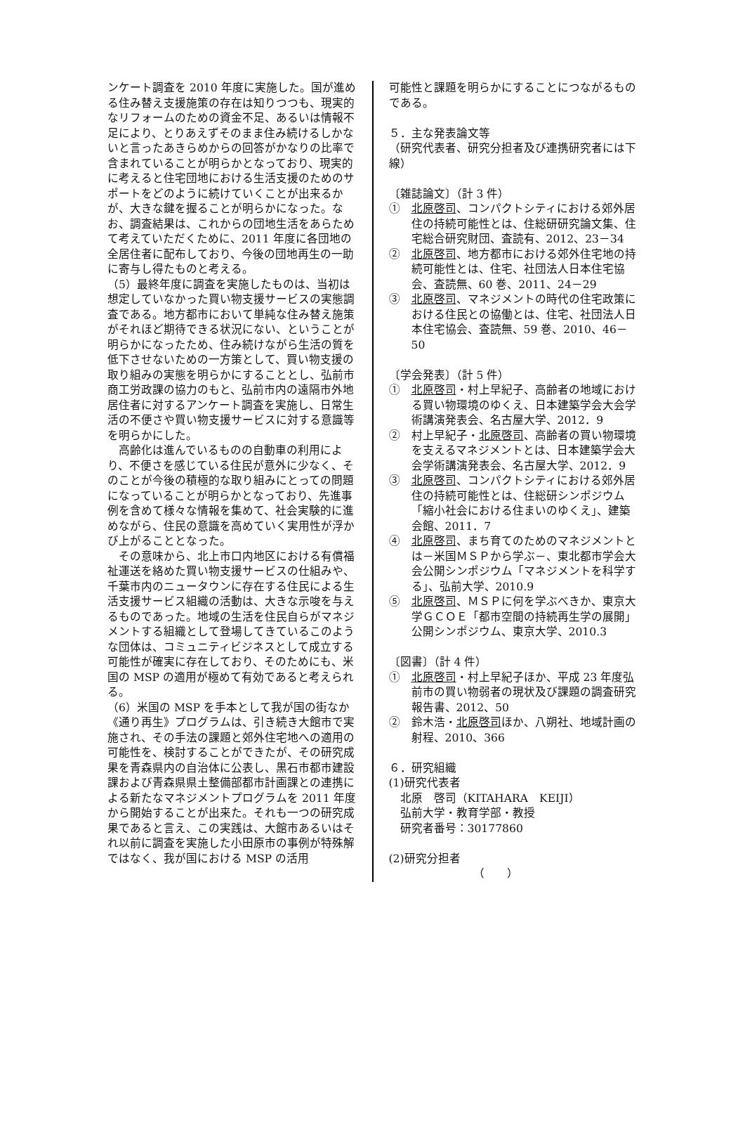ンケート調査を 2010 年度に実施した。国が進める住み替え支援施策の存在は知りつつも、現実的なリフォームのための資金不足、あるいは情報不足により、とりあえずそのまま住み続けるしかないと言ったあきらめからの回答がかなりの比率で含まれていることが明らかとなっており、現実的に考えると住宅団地における生活支援のためのサポートをどのように続けていくことが出来るかが、大きな鍵を握ることが明らかになった。なお、調査結果は、これからの団地生活をあらためて考えていただくために、2011 年度に各団地の全居住者に配布しており、今後の団地再生の一助に寄与し得たものと考える。
（5）最終年度に調査を実施したものは、当初は想定していなかった買い物支援サービスの実態調査である。地方都市において単純な住み替え施策がそれほど期待できる状況にない、ということが明らかになったため、住み続けながら生活の質を低下させないための一方策として、買い物支援の取り組みの実態を明らかにすることとし、弘前市商工労政課の協力のもと、弘前市内の遠隔市外地居住者に対するアンケート調査を実施し、日常生活の不便さや買い物支援サービスに対する意識等を明らかにした。
　高齢化は進んでいるものの自動車の利用により、不便さを感じている住民が意外に少なく、そのことが今後の積極的な取り組みにとっての問題になっていることが明らかとなっており、先進事例を含めて様々な情報を集めて、社会実験的に進めながら、住民の意識を高めていく実用性が浮かび上がることとなった。
　その意味から、北上市口内地区における有償福祉運送を絡めた買い物支援サービスの仕組みや、千葉市内のニュータウンに存在する住民による生活支援サービス組織の活動は、大きな示唆を与えるものであった。地域の生活を住民自らがマネジメントする組織として登場してきているこのような団体は、コミュニティビジネスとして成立する可能性が確実に存在しており、そのためにも、米国の MSP の適用が極めて有効であると考えられる。
（6）米国の MSP を手本として我が国の街なか《通り再生》プログラムは、引き続き大館市で実施され、その手法の課題と郊外住宅地への適用の可能性を、検討することができたが、その研究成果を青森県内の自治体に公表し、黒石市都市建設課および青森県県土整備部都市計画課との連携による新たなマネジメントプログラムを 2011 年度から開始することが出来た。それも一つの研究成果であると言え、この実践は、大館市あるいはそれ以前に調査を実施した小田原市の事例が特殊解ではなく、我が国における MSP の活用
可能性と課題を明らかにすることにつながるものである。
５．主な発表論文等
（研究代表者、研究分担者及び連携研究者には下線）
〔雑誌論文〕（計 3 件）
①　北原啓司、コンパクトシティにおける郊外居住の持続可能性とは、住総研研究論文集、住宅総合研究財団、査読有、2012、23－34
②　北原啓司、地方都市における郊外住宅地の持続可能性とは、住宅、社団法人日本住宅協会、査読無、60 巻、2011、24－29
③　北原啓司、マネジメントの時代の住宅政策における住民との協働とは、住宅、社団法人日本住宅協会、査読無、59 巻、2010、46－50
〔学会発表〕（計 5 件）
①　北原啓司・村上早紀子、高齢者の地域における買い物環境のゆくえ、日本建築学会大会学術講演発表会、名古屋大学、2012．9
②　村上早紀子・北原啓司、高齢者の買い物環境を支えるマネジメントとは、日本建築学会大会学術講演発表会、名古屋大学、2012．9
③　北原啓司、コンパクトシティにおける郊外居住の持続可能性とは、住総研シンポジウム「縮小社会における住まいのゆくえ」、建築会館、2011．7
④　北原啓司、まち育てのためのマネジメントとは－米国ＭＳＰから学ぶ－、東北都市学会大会公開シンポジウム「マネジメントを科学する」、弘前大学、2010.9
⑤　北原啓司、ＭＳＰに何を学ぶべきか、東京大学ＧＣＯＥ「都市空間の持続再生学の展開」公開シンポジウム、東京大学、2010.3
〔図書〕（計 4 件）
①　北原啓司・村上早紀子ほか、平成 23 年度弘前市の買い物弱者の現状及び課題の調査研究報告書、2012、50
②　鈴木浩・北原啓司ほか、八朔社、地域計画の射程、2010、366
６．研究組織
(1)研究代表者
　北原　啓司（KITAHARA　KEIJI）
　弘前大学・教育学部・教授
　研究者番号：30177860
(2)研究分担者
（　　）